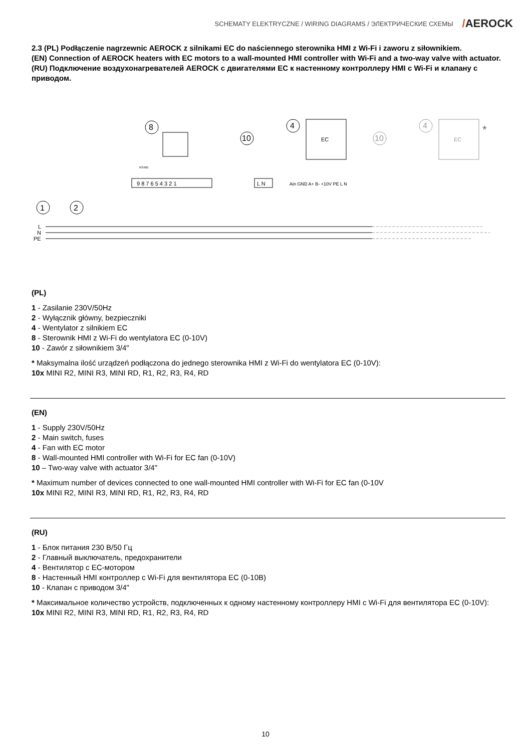SCHEMATY ELEKTRYCZNE / WIRING DIAGRAMS / ЭЛЕКТРИЧЕСКИЕ СХЕМЫ /AEROCK
2.3 (PL) Podłączenie nagrzewnic AEROCK z silnikami EC do naściennego sterownika HMI z Wi-Fi i zaworu z siłownikiem.
(EN) Connection of AEROCK heaters with EC motors to a wall-mounted HMI controller with Wi-Fi and a two-way valve with actuator.
(RU) Подключение воздухонагревателей AEROCK с двигателями EC к настенному контроллеру HMI с Wi-Fi и клапану с приводом.
8
RS485
9 8 7 6 5 4 3 2 1
10
L N
4
EC
Ain GND A+ B- +10V PE L N
10
4
EC
*
1
2
L
N
PE
(PL)
1 - Zasilanie 230V/50Hz
2 - Wyłącznik główny, bezpieczniki
4 - Wentylator z silnikiem EC
8 - Sterownik HMI z Wi-Fi do wentylatora EC (0-10V)
10 - Zawór z siłownikiem 3/4"
* Maksymalna ilość urządzeń podłączona do jednego sterownika HMI z Wi-Fi do wentylatora EC (0-10V):
10x MINI R2, MINI R3, MINI RD, R1, R2, R3, R4, RD
(EN)
1 - Supply 230V/50Hz
2 - Main switch, fuses
4 - Fan with EC motor
8 - Wall-mounted HMI controller with Wi-Fi for EC fan (0-10V)
10 – Two-way valve with actuator 3/4"
* Maximum number of devices connected to one wall-mounted HMI controller with Wi-Fi for EC fan (0-10V
10x MINI R2, MINI R3, MINI RD, R1, R2, R3, R4, RD
(RU)
1 - Блок питания 230 В/50 Гц
2 - Главный выключатель, предохранители
4 - Вентилятор с EC-мотором
8 - Настенный HMI контроллер с Wi-Fi для вентилятора EC (0-10В)
10 - Клапан с приводом 3/4"
* Максимальное количество устройств, подключенных к одному настенному контроллеру HMI с Wi-Fi для вентилятора EC (0-10V):
10x MINI R2, MINI R3, MINI RD, R1, R2, R3, R4, RD
10